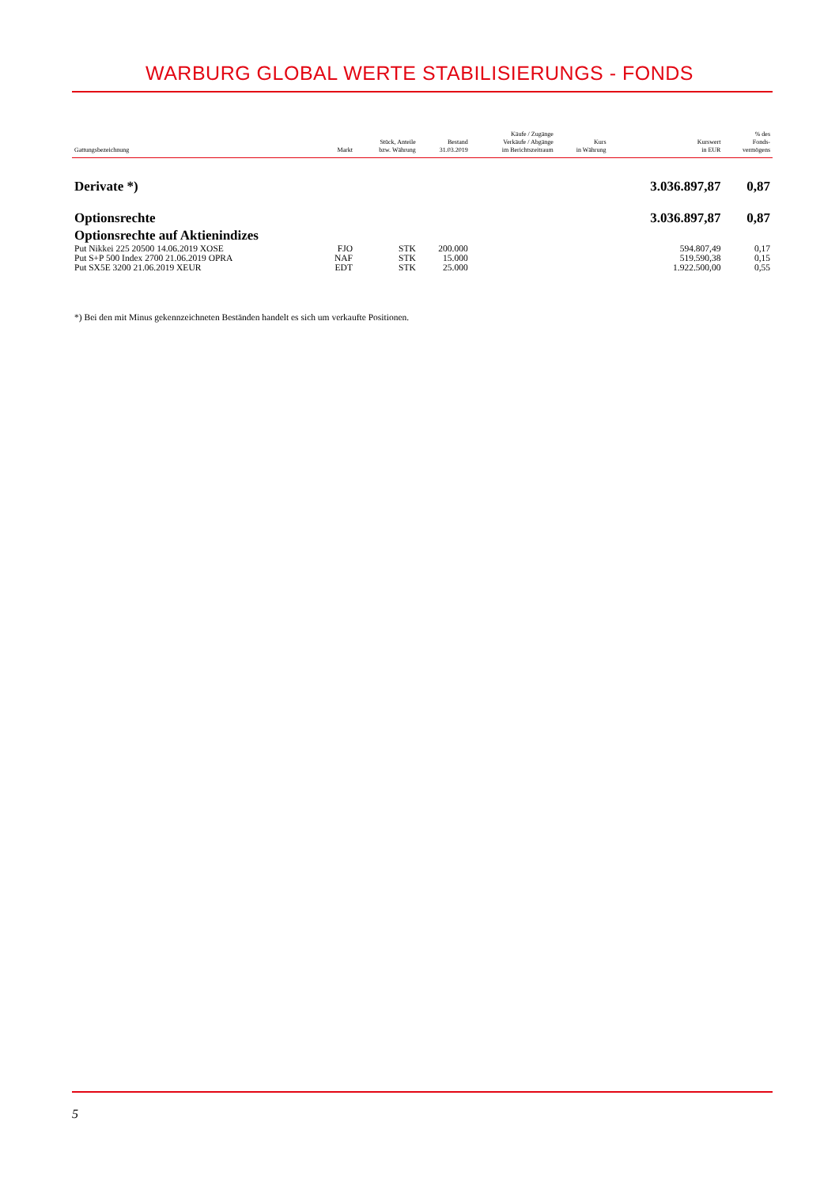WARBURG GLOBAL WERTE STABILISIERUNGS - FONDS
| Gattungsbezeichnung | Markt | Stück, Anteile bzw. Währung | Bestand 31.03.2019 | Käufe / Zugänge Verkäufe / Abgänge im Berichtszeitraum | Kurs in Währung | Kurswert in EUR | % des Fonds- vermögens |
| --- | --- | --- | --- | --- | --- | --- | --- |
| Derivate *) | | | | | | 3.036.897,87 | 0,87 |
| Optionsrechte | | | | | | 3.036.897,87 | 0,87 |
| Optionsrechte auf Aktienindizes | | | | | | | |
| Put Nikkei 225 20500 14.06.2019 XOSE | FJO | STK | 200.000 | | | 594.807,49 | 0,17 |
| Put S+P 500 Index 2700 21.06.2019 OPRA | NAF | STK | 15.000 | | | 519.590,38 | 0,15 |
| Put SX5E 3200 21.06.2019 XEUR | EDT | STK | 25.000 | | | 1.922.500,00 | 0,55 |
*) Bei den mit Minus gekennzeichneten Beständen handelt es sich um verkaufte Positionen.
5